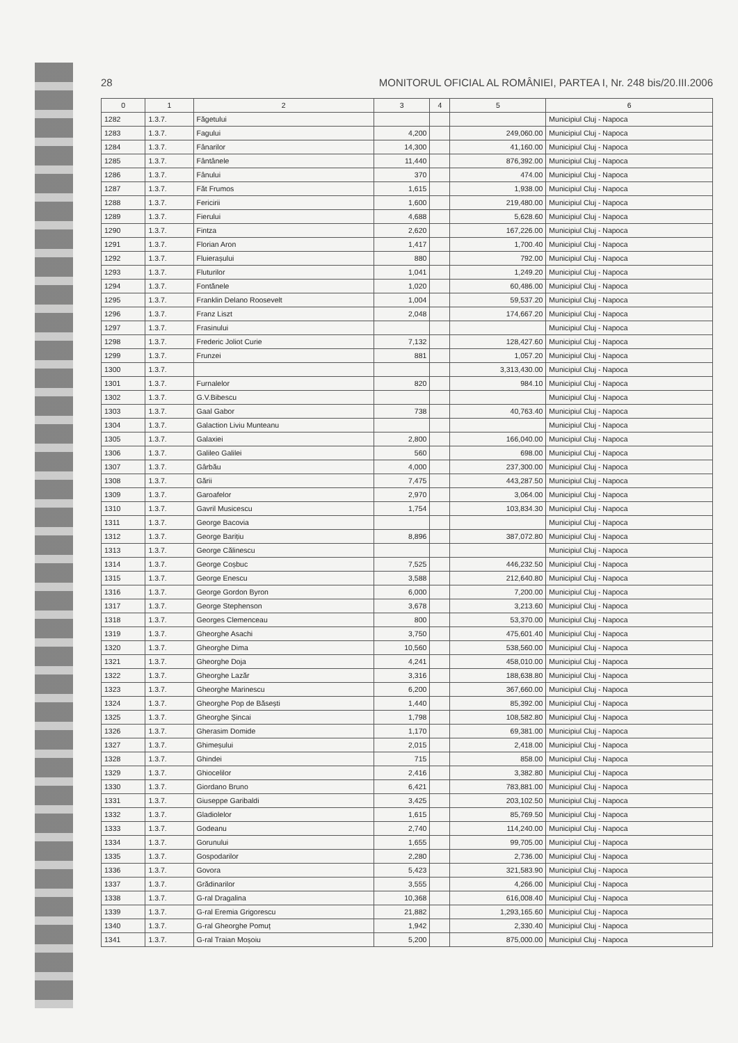28 MONITORUL OFICIAL AL ROMÂNIEI, PARTEA I, Nr. 248 bis/20.III.2006
| 0 | 1 | 2 | 3 | 4 | 5 | 6 |
| --- | --- | --- | --- | --- | --- | --- |
| 1282 | 1.3.7. | Făgetului | | | | Municipiul Cluj - Napoca |
| 1283 | 1.3.7. | Fagului | 4,200 | | 249,060.00 | Municipiul Cluj - Napoca |
| 1284 | 1.3.7. | Fânarilor | 14,300 | | 41,160.00 | Municipiul Cluj - Napoca |
| 1285 | 1.3.7. | Fântânele | 11,440 | | 876,392.00 | Municipiul Cluj - Napoca |
| 1286 | 1.3.7. | Fânului | 370 | | 474.00 | Municipiul Cluj - Napoca |
| 1287 | 1.3.7. | Făt Frumos | 1,615 | | 1,938.00 | Municipiul Cluj - Napoca |
| 1288 | 1.3.7. | Fericirii | 1,600 | | 219,480.00 | Municipiul Cluj - Napoca |
| 1289 | 1.3.7. | Fierului | 4,688 | | 5,628.60 | Municipiul Cluj - Napoca |
| 1290 | 1.3.7. | Fintza | 2,620 | | 167,226.00 | Municipiul Cluj - Napoca |
| 1291 | 1.3.7. | Florian Aron | 1,417 | | 1,700.40 | Municipiul Cluj - Napoca |
| 1292 | 1.3.7. | Fluierașului | 880 | | 792.00 | Municipiul Cluj - Napoca |
| 1293 | 1.3.7. | Fluturilor | 1,041 | | 1,249.20 | Municipiul Cluj - Napoca |
| 1294 | 1.3.7. | Fontănele | 1,020 | | 60,486.00 | Municipiul Cluj - Napoca |
| 1295 | 1.3.7. | Franklin Delano Roosevelt | 1,004 | | 59,537.20 | Municipiul Cluj - Napoca |
| 1296 | 1.3.7. | Franz Liszt | 2,048 | | 174,667.20 | Municipiul Cluj - Napoca |
| 1297 | 1.3.7. | Frasinului | | | | Municipiul Cluj - Napoca |
| 1298 | 1.3.7. | Frederic Joliot Curie | 7,132 | | 128,427.60 | Municipiul Cluj - Napoca |
| 1299 | 1.3.7. | Frunzei | 881 | | 1,057.20 | Municipiul Cluj - Napoca |
| 1300 | 1.3.7. | | | | 3,313,430.00 | Municipiul Cluj - Napoca |
| 1301 | 1.3.7. | Furnalelor | 820 | | 984.10 | Municipiul Cluj - Napoca |
| 1302 | 1.3.7. | G.V.Bibescu | | | | Municipiul Cluj - Napoca |
| 1303 | 1.3.7. | Gaal Gabor | 738 | | 40,763.40 | Municipiul Cluj - Napoca |
| 1304 | 1.3.7. | Galaction Liviu Munteanu | | | | Municipiul Cluj - Napoca |
| 1305 | 1.3.7. | Galaxiei | 2,800 | | 166,040.00 | Municipiul Cluj - Napoca |
| 1306 | 1.3.7. | Galileo Galilei | 560 | | 698.00 | Municipiul Cluj - Napoca |
| 1307 | 1.3.7. | Gârbău | 4,000 | | 237,300.00 | Municipiul Cluj - Napoca |
| 1308 | 1.3.7. | Gării | 7,475 | | 443,287.50 | Municipiul Cluj - Napoca |
| 1309 | 1.3.7. | Garoafelor | 2,970 | | 3,064.00 | Municipiul Cluj - Napoca |
| 1310 | 1.3.7. | Gavril Musicescu | 1,754 | | 103,834.30 | Municipiul Cluj - Napoca |
| 1311 | 1.3.7. | George Bacovia | | | | Municipiul Cluj - Napoca |
| 1312 | 1.3.7. | George Barițiu | 8,896 | | 387,072.80 | Municipiul Cluj - Napoca |
| 1313 | 1.3.7. | George Călinescu | | | | Municipiul Cluj - Napoca |
| 1314 | 1.3.7. | George Coșbuc | 7,525 | | 446,232.50 | Municipiul Cluj - Napoca |
| 1315 | 1.3.7. | George Enescu | 3,588 | | 212,640.80 | Municipiul Cluj - Napoca |
| 1316 | 1.3.7. | George Gordon Byron | 6,000 | | 7,200.00 | Municipiul Cluj - Napoca |
| 1317 | 1.3.7. | George Stephenson | 3,678 | | 3,213.60 | Municipiul Cluj - Napoca |
| 1318 | 1.3.7. | Georges Clemenceau | 800 | | 53,370.00 | Municipiul Cluj - Napoca |
| 1319 | 1.3.7. | Gheorghe Asachi | 3,750 | | 475,601.40 | Municipiul Cluj - Napoca |
| 1320 | 1.3.7. | Gheorghe Dima | 10,560 | | 538,560.00 | Municipiul Cluj - Napoca |
| 1321 | 1.3.7. | Gheorghe Doja | 4,241 | | 458,010.00 | Municipiul Cluj - Napoca |
| 1322 | 1.3.7. | Gheorghe Lazăr | 3,316 | | 188,638.80 | Municipiul Cluj - Napoca |
| 1323 | 1.3.7. | Gheorghe Marinescu | 6,200 | | 367,660.00 | Municipiul Cluj - Napoca |
| 1324 | 1.3.7. | Gheorghe Pop de Băsești | 1,440 | | 85,392.00 | Municipiul Cluj - Napoca |
| 1325 | 1.3.7. | Gheorghe Șincai | 1,798 | | 108,582.80 | Municipiul Cluj - Napoca |
| 1326 | 1.3.7. | Gherasim Domide | 1,170 | | 69,381.00 | Municipiul Cluj - Napoca |
| 1327 | 1.3.7. | Ghimeșului | 2,015 | | 2,418.00 | Municipiul Cluj - Napoca |
| 1328 | 1.3.7. | Ghindei | 715 | | 858.00 | Municipiul Cluj - Napoca |
| 1329 | 1.3.7. | Ghiocelilor | 2,416 | | 3,382.80 | Municipiul Cluj - Napoca |
| 1330 | 1.3.7. | Giordano Bruno | 6,421 | | 783,881.00 | Municipiul Cluj - Napoca |
| 1331 | 1.3.7. | Giuseppe Garibaldi | 3,425 | | 203,102.50 | Municipiul Cluj - Napoca |
| 1332 | 1.3.7. | Gladiolelor | 1,615 | | 85,769.50 | Municipiul Cluj - Napoca |
| 1333 | 1.3.7. | Godeanu | 2,740 | | 114,240.00 | Municipiul Cluj - Napoca |
| 1334 | 1.3.7. | Gorunului | 1,655 | | 99,705.00 | Municipiul Cluj - Napoca |
| 1335 | 1.3.7. | Gospodarilor | 2,280 | | 2,736.00 | Municipiul Cluj - Napoca |
| 1336 | 1.3.7. | Govora | 5,423 | | 321,583.90 | Municipiul Cluj - Napoca |
| 1337 | 1.3.7. | Grădinarilor | 3,555 | | 4,266.00 | Municipiul Cluj - Napoca |
| 1338 | 1.3.7. | G-ral Dragalina | 10,368 | | 616,008.40 | Municipiul Cluj - Napoca |
| 1339 | 1.3.7. | G-ral Eremia Grigorescu | 21,882 | | 1,293,165.60 | Municipiul Cluj - Napoca |
| 1340 | 1.3.7. | G-ral Gheorghe Pomuț | 1,942 | | 2,330.40 | Municipiul Cluj - Napoca |
| 1341 | 1.3.7. | G-ral Traian Moșoiu | 5,200 | | 875,000.00 | Municipiul Cluj - Napoca |